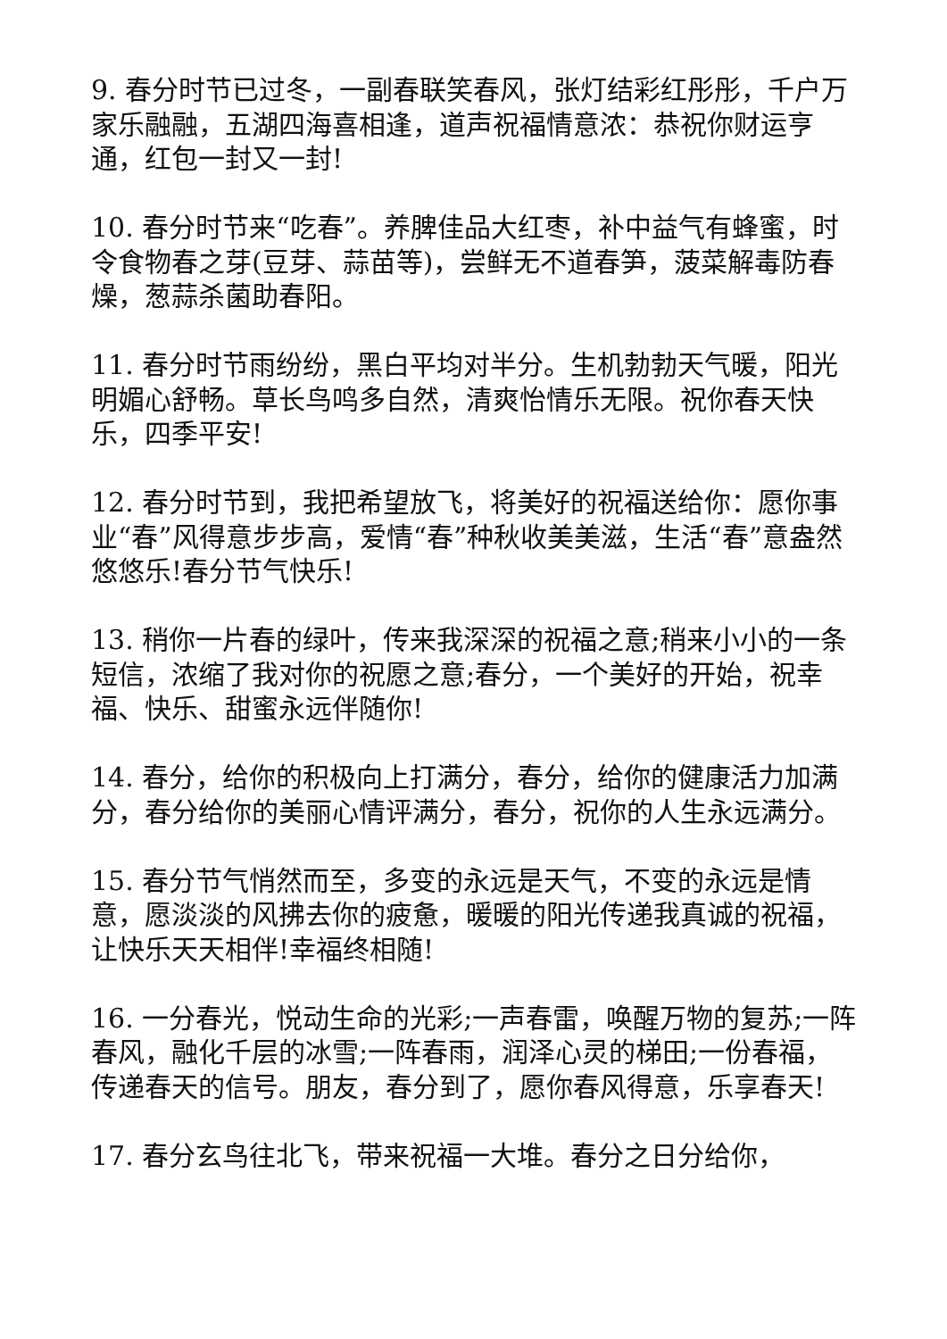9. 春分时节已过冬，一副春联笑春风，张灯结彩红彤彤，千户万家乐融融，五湖四海喜相逢，道声祝福情意浓：恭祝你财运亨通，红包一封又一封!
10. 春分时节来“吃春”。养脾佳品大红枣，补中益气有蜂蜜，时令食物春之芽(豆芽、蒜苗等)，尝鲜无不道春笋，菠菜解毒防春燥，葱蒜杀菌助春阳。
11. 春分时节雨纷纷，黑白平均对半分。生机勃勃天气暖，阳光明媚心舒畅。草长鸟鸣多自然，清爽怡情乐无限。祝你春天快乐，四季平安!
12. 春分时节到，我把希望放飞，将美好的祝福送给你：愿你事业“春”风得意步步高，爱情“春”种秋收美美滋，生活“春”意盎然悠悠乐!春分节气快乐!
13. 稍你一片春的绿叶，传来我深深的祝福之意;稍来小小的一条短信，浓缩了我对你的祝愿之意;春分，一个美好的开始，祝幸福、快乐、甜蜜永远伴随你!
14. 春分，给你的积极向上打满分，春分，给你的健康活力加满分，春分给你的美丽心情评满分，春分，祝你的人生永远满分。
15. 春分节气悄然而至，多变的永远是天气，不变的永远是情意，愿淡淡的风拂去你的疲惫，暖暖的阳光传递我真诚的祝福，让快乐天天相伴!幸福终相随!
16. 一分春光，悦动生命的光彩;一声春雷，唤醒万物的复苏;一阵春风，融化千层的冰雪;一阵春雨，润泽心灵的梯田;一份春福，传递春天的信号。朋友，春分到了，愿你春风得意，乐享春天!
17. 春分玄鸟往北飞，带来祝福一大堆。春分之日分给你，